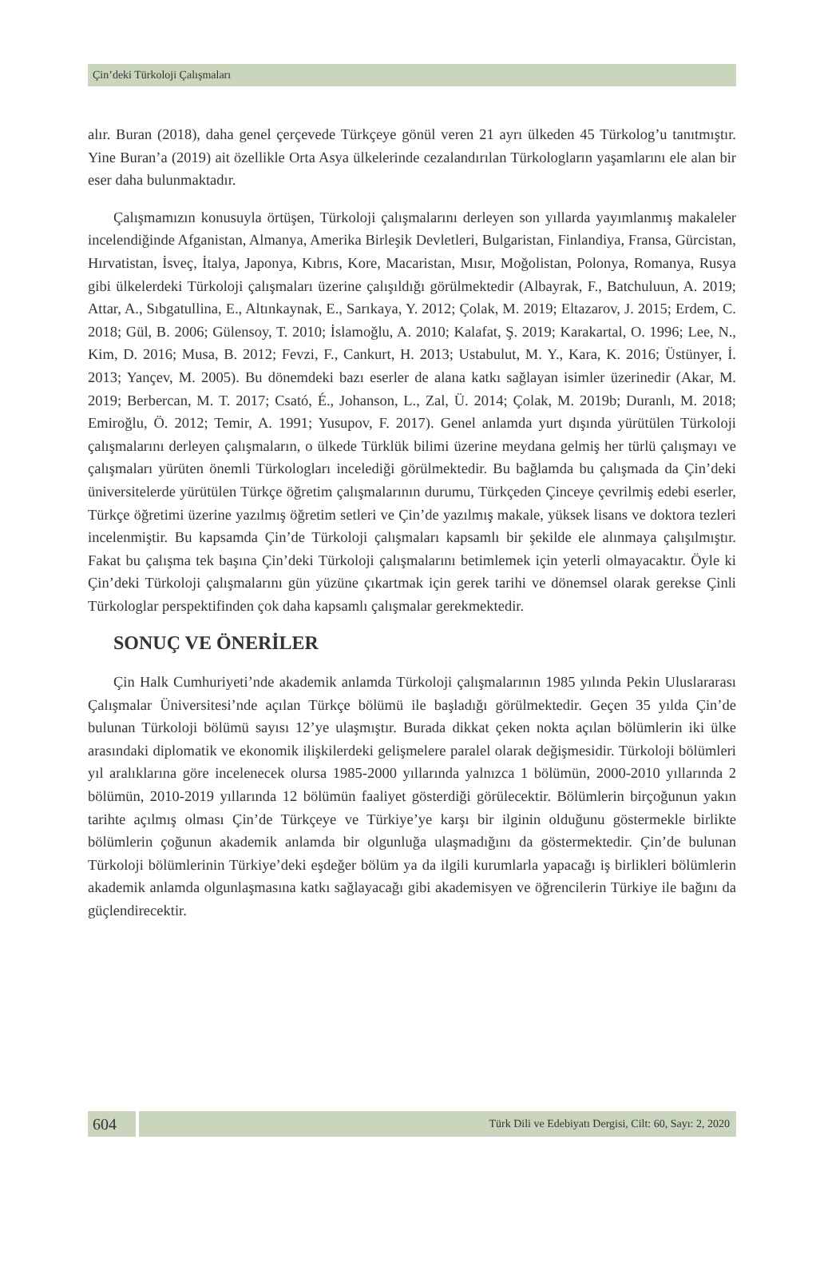Çin’deki Türkoloji Çalışmaları
alır. Buran (2018), daha genel çerçevede Türkçeye gönül veren 21 ayrı ülkeden 45 Türkolog’u tanıtmıştır. Yine Buran’a (2019) ait özellikle Orta Asya ülkelerinde cezalandırılan Türkologların yaşamlarını ele alan bir eser daha bulunmaktadır.
Çalışmamızın konusuyla örtüşen, Türkoloji çalışmalarını derleyen son yıllarda yayımlanmış makaleler incelendiğinde Afganistan, Almanya, Amerika Birleşik Devletleri, Bulgaristan, Finlandiya, Fransa, Gürcistan, Hırvatistan, İsveç, İtalya, Japonya, Kıbrıs, Kore, Macaristan, Mısır, Moğolistan, Polonya, Romanya, Rusya gibi ülkelerdeki Türkoloji çalışmaları üzerine çalışıldığı görülmektedir (Albayrak, F., Batchuluun, A. 2019; Attar, A., Sıbgatullina, E., Altınkaynak, E., Sarıkaya, Y. 2012; Çolak, M. 2019; Eltazarov, J. 2015; Erdem, C. 2018; Gül, B. 2006; Gülensoy, T. 2010; İslamoğlu, A. 2010; Kalafat, Ş. 2019; Karakartal, O. 1996; Lee, N., Kim, D. 2016; Musa, B. 2012; Fevzi, F., Cankurt, H. 2013; Ustabulut, M. Y., Kara, K. 2016; Üstünyer, İ. 2013; Yançev, M. 2005). Bu dönemdeki bazı eserler de alana katkı sağlayan isimler üzerinedir (Akar, M. 2019; Berbercan, M. T. 2017; Csató, É., Johanson, L., Zal, Ü. 2014; Çolak, M. 2019b; Duranlı, M. 2018; Emiroğlu, Ö. 2012; Temir, A. 1991; Yusupov, F. 2017). Genel anlamda yurt dışında yürütülen Türkoloji çalışmalarını derleyen çalışmaların, o ülkede Türklük bilimi üzerine meydana gelmiş her türlü çalışmayı ve çalışmaları yürüten önemli Türkologları incelediği görülmektedir. Bu bağlamda bu çalışmada da Çin’deki üniversitelerde yürütülen Türkçe öğretim çalışmalarının durumu, Türkçeden Çinceye çevrilmiş edebi eserler, Türkçe öğretimi üzerine yazılmış öğretim setleri ve Çin’de yazılmış makale, yüksek lisans ve doktora tezleri incelenmiştir. Bu kapsamda Çin’de Türkoloji çalışmaları kapsamlı bir şekilde ele alınmaya çalışılmıştır. Fakat bu çalışma tek başına Çin’deki Türkoloji çalışmalarını betimlemek için yeterli olmayacaktır. Öyle ki Çin’deki Türkoloji çalışmalarını gün yüzüne çıkartmak için gerek tarihi ve dönemsel olarak gerekse Çinli Türkologlar perspektifinden çok daha kapsamlı çalışmalar gerekmektedir.
SONUÇ VE ÖNERİLER
Çin Halk Cumhuriyeti’nde akademik anlamda Türkoloji çalışmalarının 1985 yılında Pekin Uluslararası Çalışmalar Üniversitesi’nde açılan Türkçe bölümü ile başladığı görülmektedir. Geçen 35 yılda Çin’de bulunan Türkoloji bölümü sayısı 12’ye ulaşmıştır. Burada dikkat çeken nokta açılan bölümlerin iki ülke arasındaki diplomatik ve ekonomik ilişkilerdeki gelişmelere paralel olarak değişmesidir. Türkoloji bölümleri yıl aralıklarına göre incelenecek olursa 1985-2000 yıllarında yalnızca 1 bölümün, 2000-2010 yıllarında 2 bölümün, 2010-2019 yıllarında 12 bölümün faaliyet gösterdiği görülecektir. Bölümlerin birçoğunun yakın tarihte açılmış olması Çin’de Türkçeye ve Türkiye’ye karşı bir ilginin olduğunu göstermekle birlikte bölümlerin çoğunun akademik anlamda bir olgunluğa ulaşmadığını da göstermektedir. Çin’de bulunan Türkoloji bölümlerinin Türkiye’deki eşdeğer bölüm ya da ilgili kurumlarla yapacağı iş birlikleri bölümlerin akademik anlamda olgunlaşmasına katkı sağlayacağı gibi akademisyen ve öğrencilerin Türkiye ile bağını da güçlendirecektir.
604
Türk Dili ve Edebiyatı Dergisi, Cilt: 60, Sayı: 2, 2020